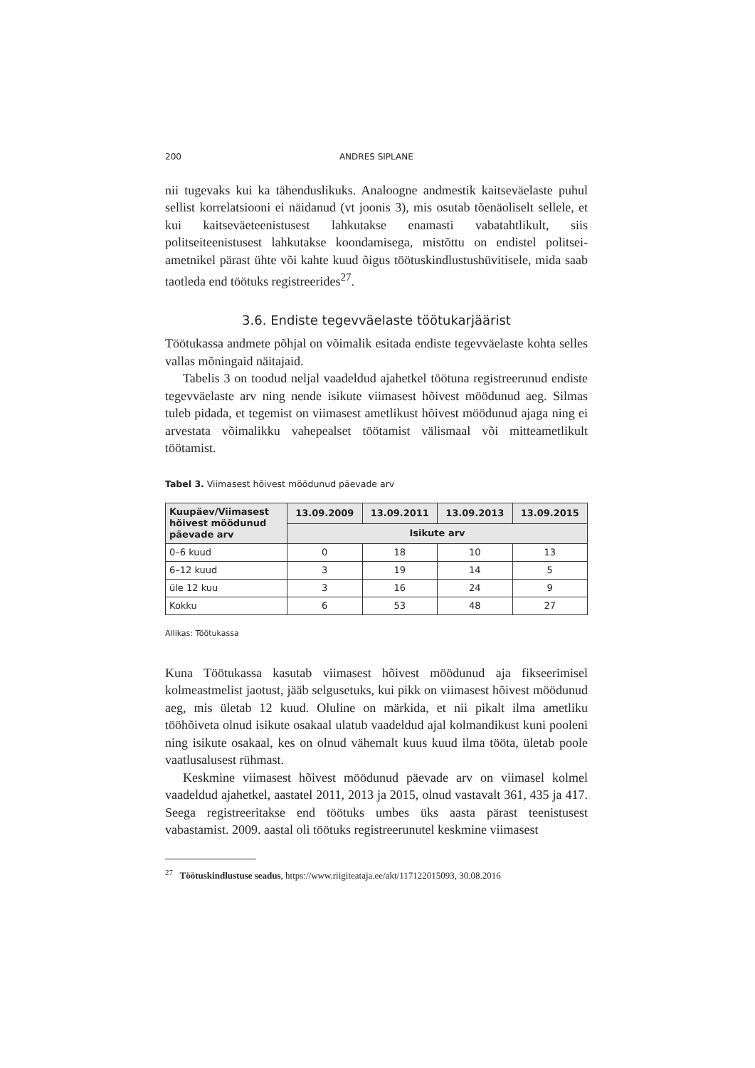200 ANDRES SIPLANE
nii tugevaks kui ka tähenduslikuks. Analoogne andmestik kaitseväelaste puhul sellist korrelatsiooni ei näidanud (vt joonis 3), mis osutab tõenäoliselt sellele, et kui kaitseväeteenistusest lahkutakse enamasti vabatahtlikult, siis politseiteenistusest lahkutakse koondamisega, mistõttu on endistel politsei­ametnikel pärast ühte või kahte kuud õigus töötuskindlustushüvitisele, mida saab taotleda end töötuks registreerides<sup>27</sup>.
3.6. Endiste tegevväelaste töötukarjäärist
Töötukassa andmete põhjal on võimalik esitada endiste tegevväelaste kohta selles vallas mõningaid näitajaid.
Tabelis 3 on toodud neljal vaadeldud ajahetkel töötuna registreerunud endiste tegevväelaste arv ning nende isikute viimasest hõivest möödunud aeg. Silmas tuleb pidada, et tegemist on viimasest ametlikust hõivest möödunud ajaga ning ei arvestata võimalikku vahepealset töötamist välismaal või mitteametlikult töötamist.
Tabel 3. Viimasest hõivest möödunud päevade arv
| Kuupäev/Viimasest hõivest möödunud päevade arv | 13.09.2009 | 13.09.2011 | 13.09.2013 | 13.09.2015 |
| --- | --- | --- | --- | --- |
| | Isikute arv | | | |
| 0–6 kuud | 0 | 18 | 10 | 13 |
| 6–12 kuud | 3 | 19 | 14 | 5 |
| üle 12 kuu | 3 | 16 | 24 | 9 |
| Kokku | 6 | 53 | 48 | 27 |
Allikas: Töötukassa
Kuna Töötukassa kasutab viimasest hõivest möödunud aja fikseerimisel kolmeastmelist jaotust, jääb selgusetuks, kui pikk on viimasest hõivest möödunud aeg, mis ületab 12 kuud. Oluline on märkida, et nii pikalt ilma ametliku tööhõiveta olnud isikute osakaal ulatub vaadeldud ajal kolmandikust kuni pooleni ning isikute osakaal, kes on olnud vähemalt kuus kuud ilma tööta, ületab poole vaatlusalusest rühmast.
Keskmine viimasest hõivest möödunud päevade arv on viimasel kolmel vaadeldud ajahetkel, aastatel 2011, 2013 ja 2015, olnud vastavalt 361, 435 ja 417. Seega registreeritakse end töötuks umbes üks aasta pärast teenistusest vabastamist. 2009. aastal oli töötuks registreerunutel keskmine viimasest
<sup>27</sup> Töötuskindlustuse seadus, https://www.riigiteataja.ee/akt/117122015093, 30.08.2016